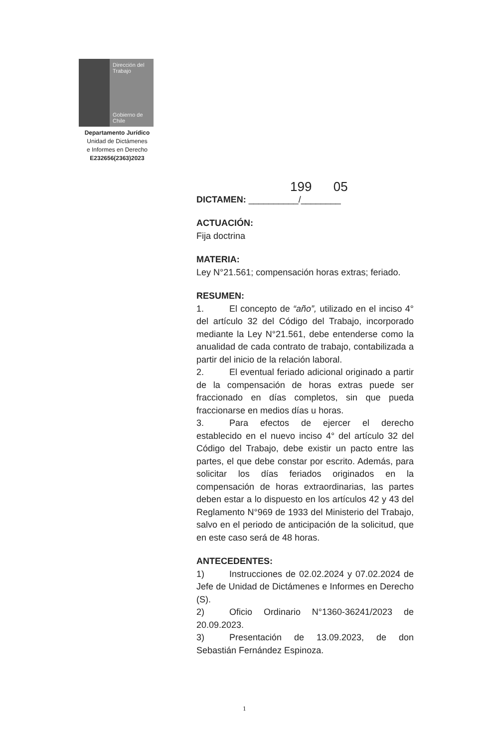Dirección del Trabajo
Gobierno de Chile
Departamento Jurídico
Unidad de Dictámenes
e Informes en Derecho
E232656(2363)2023
199 05
DICTAMEN: __________/________
ACTUACIÓN:
Fija doctrina
MATERIA:
Ley N°21.561; compensación horas extras; feriado.
RESUMEN:
1. El concepto de “año”, utilizado en el inciso 4° del artículo 32 del Código del Trabajo, incorporado mediante la Ley N°21.561, debe entenderse como la anualidad de cada contrato de trabajo, contabilizada a partir del inicio de la relación laboral.
2. El eventual feriado adicional originado a partir de la compensación de horas extras puede ser fraccionado en días completos, sin que pueda fraccionarse en medios días u horas.
3. Para efectos de ejercer el derecho establecido en el nuevo inciso 4° del artículo 32 del Código del Trabajo, debe existir un pacto entre las partes, el que debe constar por escrito. Además, para solicitar los días feriados originados en la compensación de horas extraordinarias, las partes deben estar a lo dispuesto en los artículos 42 y 43 del Reglamento N°969 de 1933 del Ministerio del Trabajo, salvo en el periodo de anticipación de la solicitud, que en este caso será de 48 horas.
ANTECEDENTES:
1) Instrucciones de 02.02.2024 y 07.02.2024 de Jefe de Unidad de Dictámenes e Informes en Derecho (S).
2) Oficio Ordinario N°1360-36241/2023 de 20.09.2023.
3) Presentación de 13.09.2023, de don Sebastián Fernández Espinoza.
1